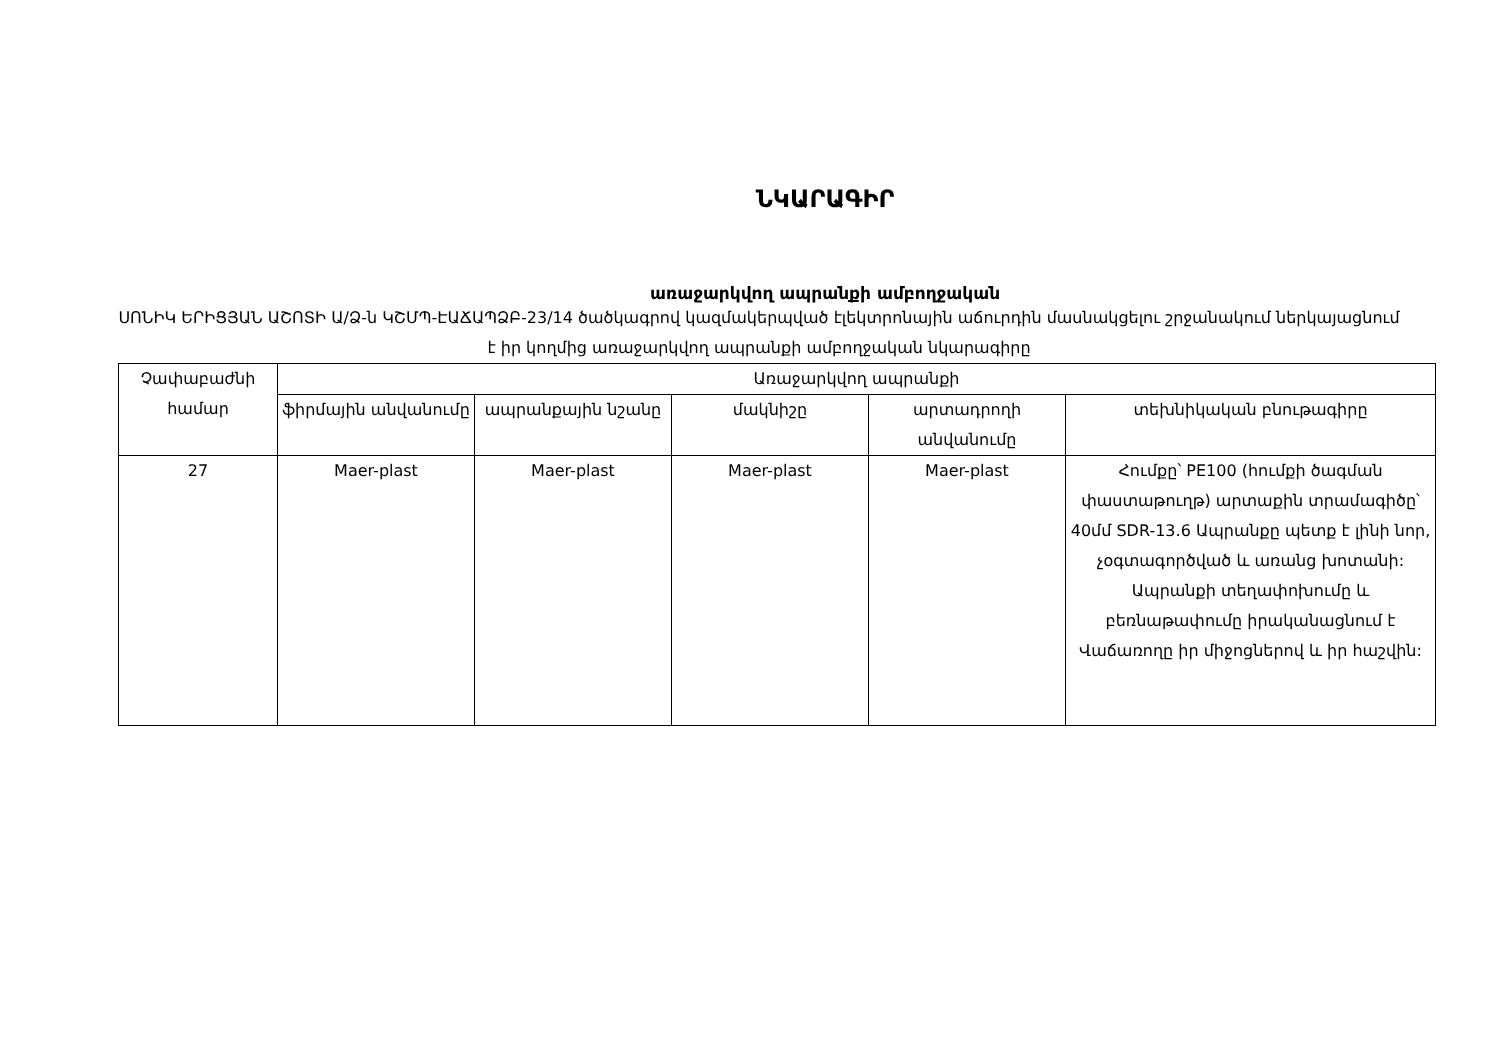ՆԿԱՐԱԳԻՐ
առաջարկվող ապրանքի ամբողջական
ՍՈՆԻԿ ԵՐԻՑՅԱՆ ԱՇՈՏԻ Ա/Ձ-ն ԿՇՄՊ-ԷԱՃԱՊՁԲ-23/14 ծածկագրով կազմակերպված էլեկտրոնային աճուրդին մասնակցելու շրջանակում ներկայացնում է իր կողմից առաջարկվող ապրանքի ամբողջական նկարագիրը
| Չափաբաժնի համար | Առաջարկվող ապրանքի | | | | |
| --- | --- | --- | --- | --- | --- |
| | ֆիրմային անվանումը | ապրանքային նշանը | մակնիշը | արտադրողի անվանումը | տեխնիկական բնութագիրը |
| 27 | Maer-plast | Maer-plast | Maer-plast | Maer-plast | Հումքը՝ PE100 (հումքի ծագման փաստաթուղթ) արտաքին տրամագիծը՝ 40մմ SDR-13.6 Ապրանքը պետք է լինի նոր, չօգտագործված և առանց խոտանի: Ապրանքի տեղափոխումը և բեռնաթափումը իրականացնում է Վաճառողը իր միջոցներով և իր հաշվին: |